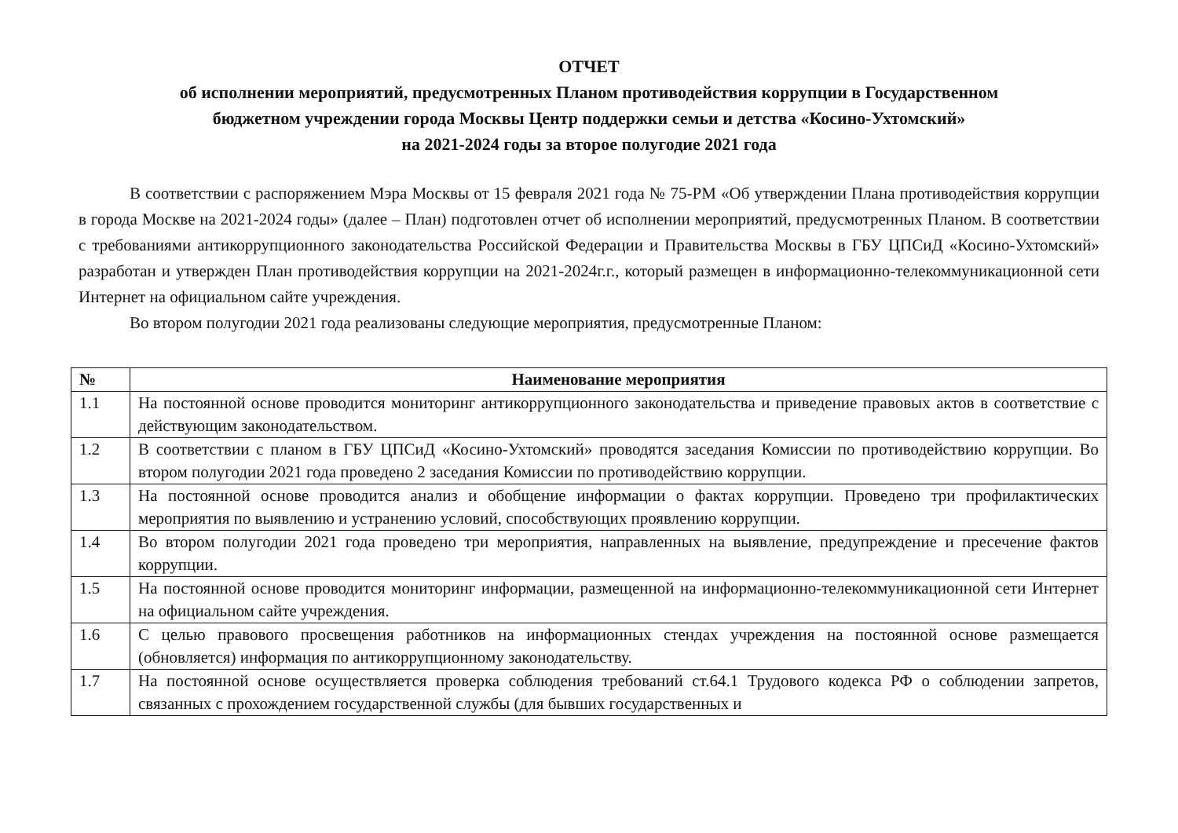ОТЧЕТ
об исполнении мероприятий, предусмотренных Планом противодействия коррупции в Государственном
бюджетном учреждении города Москвы Центр поддержки семьи и детства «Косино-Ухтомский»
на 2021-2024 годы за второе полугодие 2021 года
В соответствии с распоряжением Мэра Москвы от 15 февраля 2021 года № 75-РМ «Об утверждении Плана противодействия коррупции в города Москве на 2021-2024 годы» (далее – План) подготовлен отчет об исполнении мероприятий, предусмотренных Планом. В соответствии с требованиями антикоррупционного законодательства Российской Федерации и Правительства Москвы в ГБУ ЦПСиД «Косино-Ухтомский» разработан и утвержден План противодействия коррупции на 2021-2024г.г., который размещен в информационно-телекоммуникационной сети Интернет на официальном сайте учреждения.
Во втором полугодии 2021 года реализованы следующие мероприятия, предусмотренные Планом:
| № | Наименование мероприятия |
| --- | --- |
| 1.1 | На постоянной основе проводится мониторинг антикоррупционного законодательства и приведение правовых актов в соответствие с действующим законодательством. |
| 1.2 | В соответствии с планом в ГБУ ЦПСиД «Косино-Ухтомский» проводятся заседания Комиссии по противодействию коррупции. Во втором полугодии 2021 года проведено 2 заседания Комиссии по противодействию коррупции. |
| 1.3 | На постоянной основе проводится анализ и обобщение информации о фактах коррупции. Проведено три профилактических мероприятия по выявлению и устранению условий, способствующих проявлению коррупции. |
| 1.4 | Во втором полугодии 2021 года проведено три мероприятия, направленных на выявление, предупреждение и пресечение фактов коррупции. |
| 1.5 | На постоянной основе проводится мониторинг информации, размещенной на информационно-телекоммуникационной сети Интернет на официальном сайте учреждения. |
| 1.6 | С целью правового просвещения работников на информационных стендах учреждения на постоянной основе размещается (обновляется) информация по антикоррупционному законодательству. |
| 1.7 | На постоянной основе осуществляется проверка соблюдения требований ст.64.1 Трудового кодекса РФ о соблюдении запретов, связанных с прохождением государственной службы (для бывших государственных и |